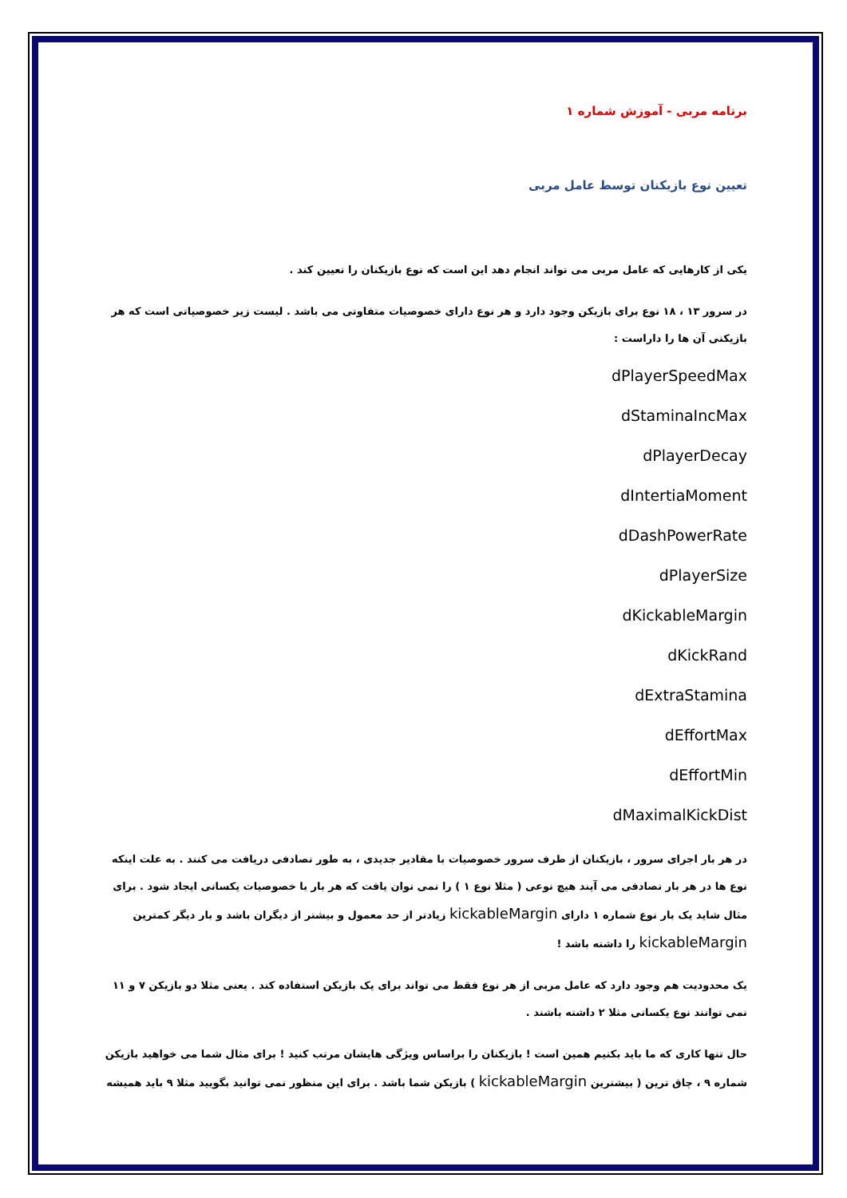برنامه مربی - آموزش شماره ۱
تعیین نوع بازیکنان توسط عامل مربی
یکی از کارهایی که عامل مربی می تواند انجام دهد این است که نوع بازیکنان را تعیین کند .
در سرور ۱۳ ، ۱۸ نوع برای بازیکن وجود دارد و هر نوع دارای خصوصیات متفاوتی می باشد . لیست زیر خصوصیاتی است که هر بازیکنی آن ها را داراست :
dPlayerSpeedMax
dStaminaIncMax
dPlayerDecay
dIntertiaMoment
dDashPowerRate
dPlayerSize
dKickableMargin
dKickRand
dExtraStamina
dEffortMax
dEffortMin
dMaximalKickDist
در هر بار اجرای سرور ، بازیکنان از طرف سرور خصوصیات با مقادیر جدیدی ، به طور تصادفی دریافت می کنند . به علت اینکه نوع ها در هر بار تصادفی می آیند هیچ نوعی ( مثلا نوع ۱ ) را نمی توان یافت که هر بار با خصوصیات یکسانی ایجاد شود . برای مثال شاید یک بار نوع شماره ۱ دارای kickableMargin زیادتر از حد معمول و بیشتر از دیگران باشد و بار دیگر کمترین kickableMargin را داشته باشد !
یک محدودیت هم وجود دارد که عامل مربی از هر نوع فقط می تواند برای یک بازیکن استفاده کند . یعنی مثلا دو بازیکن ۷ و ۱۱ نمی توانند نوع یکسانی مثلا ۲ داشته باشند .
حال تنها کاری که ما باید بکنیم همین است ! بازیکنان را براساس ویژگی هایشان مرتب کنید ! برای مثال شما می خواهید بازیکن شماره ۹ ، چاق ترین ( بیشترین kickableMargin ) بازیکن شما باشد . برای این منظور نمی توانید بگویید مثلا ۹ باید همیشه